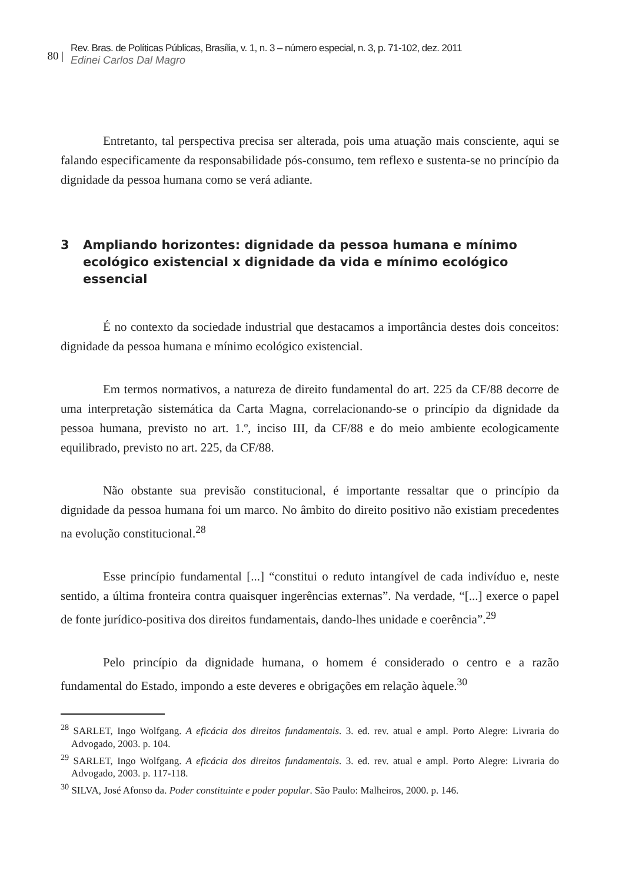80 |
Rev. Bras. de Políticas Públicas, Brasília, v. 1, n. 3 – número especial, n. 3, p. 71-102, dez. 2011
Edinei Carlos Dal Magro
Entretanto, tal perspectiva precisa ser alterada, pois uma atuação mais consciente, aqui se falando especificamente da responsabilidade pós-consumo, tem reflexo e sustenta-se no princípio da dignidade da pessoa humana como se verá adiante.
3 Ampliando horizontes: dignidade da pessoa humana e mínimo ecológico existencial x dignidade da vida e mínimo ecológico essencial
É no contexto da sociedade industrial que destacamos a importância destes dois conceitos: dignidade da pessoa humana e mínimo ecológico existencial.
Em termos normativos, a natureza de direito fundamental do art. 225 da CF/88 decorre de uma interpretação sistemática da Carta Magna, correlacionando-se o princípio da dignidade da pessoa humana, previsto no art. 1.º, inciso III, da CF/88 e do meio ambiente ecologicamente equilibrado, previsto no art. 225, da CF/88.
Não obstante sua previsão constitucional, é importante ressaltar que o princípio da dignidade da pessoa humana foi um marco. No âmbito do direito positivo não existiam precedentes na evolução constitucional.<sup>28</sup>
Esse princípio fundamental [...] “constitui o reduto intangível de cada indivíduo e, neste sentido, a última fronteira contra quaisquer ingerências externas”. Na verdade, “[...] exerce o papel de fonte jurídico-positiva dos direitos fundamentais, dando-lhes unidade e coerência”.<sup>29</sup>
Pelo princípio da dignidade humana, o homem é considerado o centro e a razão fundamental do Estado, impondo a este deveres e obrigações em relação àquele.<sup>30</sup>
<sup>28</sup> SARLET, Ingo Wolfgang. A eficácia dos direitos fundamentais. 3. ed. rev. atual e ampl. Porto Alegre: Livraria do Advogado, 2003. p. 104.
<sup>29</sup> SARLET, Ingo Wolfgang. A eficácia dos direitos fundamentais. 3. ed. rev. atual e ampl. Porto Alegre: Livraria do Advogado, 2003. p. 117-118.
<sup>30</sup> SILVA, José Afonso da. Poder constituinte e poder popular. São Paulo: Malheiros, 2000. p. 146.